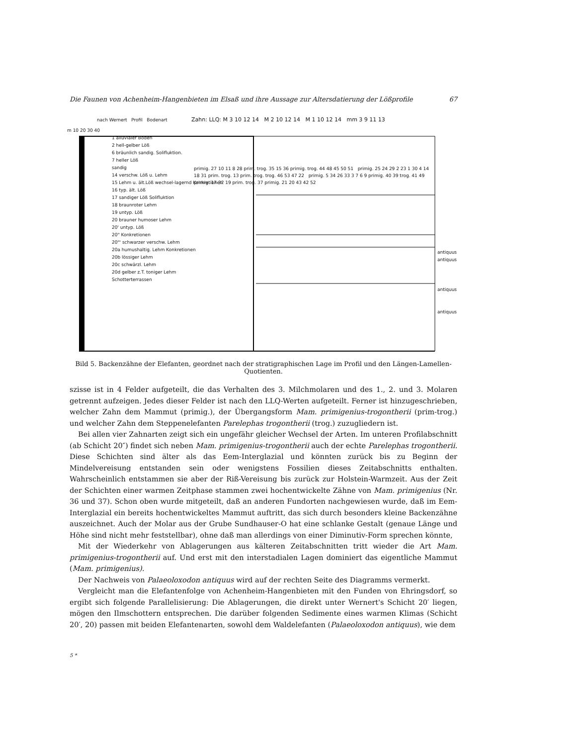Die Faunen von Achenheim-Hangenbieten im Elsaß und ihre Aussage zur Altersdatierung der Lößprofile 67
nach Wernert Profil Bodenart
Zahn: LLQ: M 3 10 12 14 M 2 10 12 14 M 1 10 12 14 mm 3 9 11 13
m 10 20 30 40
1 alluvialer Boden
2 hell-gelber Löß
6 bräunlich sandig. Solifluktion.
7 heller Löß
sandig
14 verschw. Löß u. Lehm
15 Lehm u. ält.Löß wechsel-lagernd Konkretionen
16 typ. ält. Löß
17 sandiger Löß Solifluktion
18 braunroter Lehm
19 untyp. Löß
20 brauner humoser Lehm
20' untyp. Löß
20" Konkretionen
20"' schwarzer verschw. Lehm
20a humushaltig. Lehm Konkretionen
20b lössiger Lehm
20c schwärzl. Lehm
20d gelber z.T. toniger Lehm
Schotterterrassen
primig. 27 10 11 8 28 prim. trog. 35 15 36 primig. trog. 44 48 45 50 51 primig. 25 24 29 2 23 1 30 4 14 18 31 prim. trog. 13 prim. trog. trog. 46 53 47 22 primig. 5 34 26 33 3 7 6 9 primig. 40 39 trog. 41 49 primig. 17 32 19 prim. trog. 37 primig. 21 20 43 42 52
antiquus
antiquus
antiquus
antiquus
Bild 5. Backenzähne der Elefanten, geordnet nach der stratigraphischen Lage im Profil und den Längen-Lamellen-Quotienten.
szisse ist in 4 Felder aufgeteilt, die das Verhalten des 3. Milchmolaren und des 1., 2. und 3. Molaren getrennt aufzeigen. Jedes dieser Felder ist nach den LLQ-Werten aufgeteilt. Ferner ist hinzugeschrieben, welcher Zahn dem Mammut (primig.), der Übergangsform Mam. primigenius-trogontherii (prim-trog.) und welcher Zahn dem Steppenelefanten Parelephas trogontherii (trog.) zuzugliedern ist.
Bei allen vier Zahnarten zeigt sich ein ungefähr gleicher Wechsel der Arten. Im unteren Profilabschnitt (ab Schicht 20″) findet sich neben Mam. primigenius-trogontherii auch der echte Parelephas trogontherii. Diese Schichten sind älter als das Eem-Interglazial und könnten zurück bis zu Beginn der Mindelvereisung entstanden sein oder wenigstens Fossilien dieses Zeitabschnitts enthalten. Wahrscheinlich entstammen sie aber der Riß-Vereisung bis zurück zur Holstein-Warmzeit. Aus der Zeit der Schichten einer warmen Zeitphase stammen zwei hochentwickelte Zähne von Mam. primigenius (Nr. 36 und 37). Schon oben wurde mitgeteilt, daß an anderen Fundorten nachgewiesen wurde, daß im Eem-Interglazial ein bereits hochentwickeltes Mammut auftritt, das sich durch besonders kleine Backenzähne auszeichnet. Auch der Molar aus der Grube Sundhauser-O hat eine schlanke Gestalt (genaue Länge und Höhe sind nicht mehr feststellbar), ohne daß man allerdings von einer Diminutiv-Form sprechen könnte,
Mit der Wiederkehr von Ablagerungen aus kälteren Zeitabschnitten tritt wieder die Art Mam. primigenius-trogontherii auf. Und erst mit den interstadialen Lagen dominiert das eigentliche Mammut (Mam. primigenius).
Der Nachweis von Palaeoloxodon antiquus wird auf der rechten Seite des Diagramms vermerkt.
Vergleicht man die Elefantenfolge von Achenheim-Hangenbieten mit den Funden von Ehringsdorf, so ergibt sich folgende Parallelisierung: Die Ablagerungen, die direkt unter Wernert's Schicht 20′ liegen, mögen den Ilmschottern entsprechen. Die darüber folgenden Sedimente eines warmen Klimas (Schicht 20′, 20) passen mit beiden Elefantenarten, sowohl dem Waldelefanten (Palaeoloxodon antiquus), wie dem
5 *